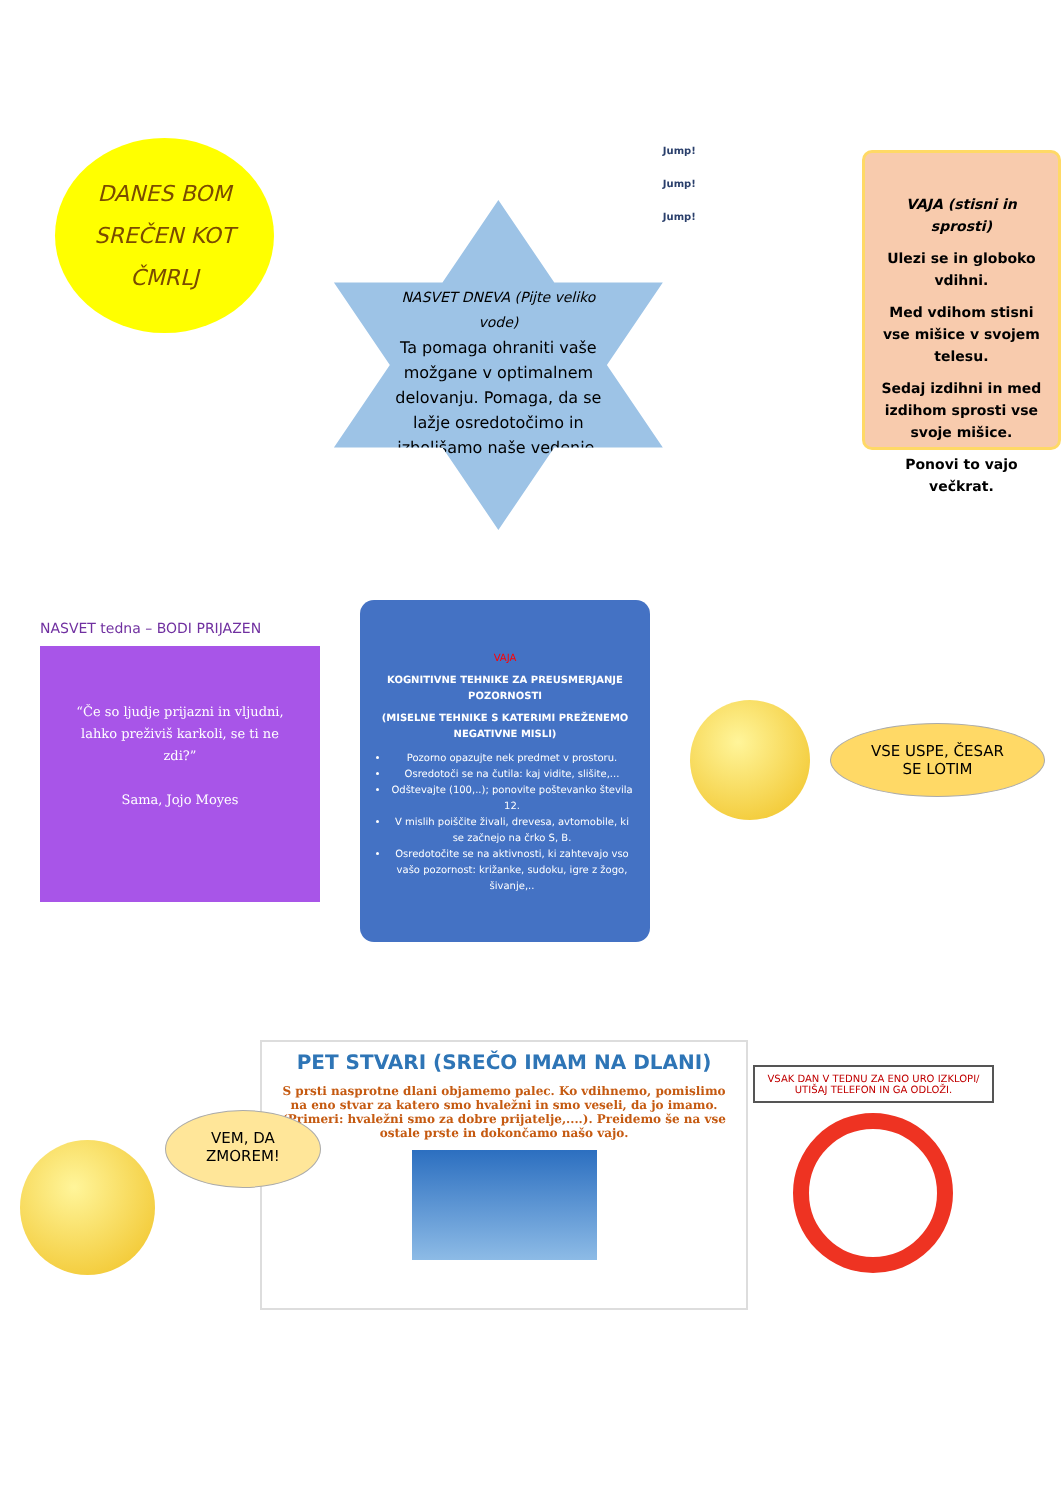DANES BOM
SREČEN KOT
ČMRLJ
NASVET DNEVA (Pijte veliko vode)
Ta pomaga ohraniti vaše možgane v optimalnem delovanju. Pomaga, da se lažje osredotočimo in izboljšamo naše vedenje.
Jump!
Jump!
Jump!
VAJA (stisni in sprosti)
Ulezi se in globoko vdihni.
Med vdihom stisni vse mišice v svojem telesu.
Sedaj izdihni in med izdihom sprosti vse svoje mišice.
Ponovi to vajo večkrat.
NASVET tedna – BODI PRIJAZEN
“Če so ljudje prijazni in vljudni, lahko preživiš karkoli, se ti ne zdi?”
Sama, Jojo Moyes
VAJA
KOGNITIVNE TEHNIKE ZA PREUSMERJANJE POZORNOSTI
(MISELNE TEHNIKE S KATERIMI PREŽENEMO NEGATIVNE MISLI)
Pozorno opazujte nek predmet v prostoru.
Osredotoči se na čutila: kaj vidite, slišite,...
Odštevajte (100,..); ponovite poštevanko števila 12.
V mislih poiščite živali, drevesa, avtomobile, ki se začnejo na črko S, B.
Osredotočite se na aktivnosti, ki zahtevajo vso vašo pozornost: križanke, sudoku, igre z žogo, šivanje,..
VSE USPE, ČESAR
SE LOTIM
VEM, DA
ZMOREM!
PET STVARI (SREČO IMAM NA DLANI)
S prsti nasprotne dlani objamemo palec. Ko vdihnemo, pomislimo na eno stvar za katero smo hvaležni in smo veseli, da jo imamo. (Primeri: hvaležni smo za dobre prijatelje,....). Preidemo še na vse ostale prste in dokončamo našo vajo.
VSAK DAN V TEDNU ZA ENO URO IZKLOPI/ UTIŠAJ TELEFON IN GA ODLOŽI.